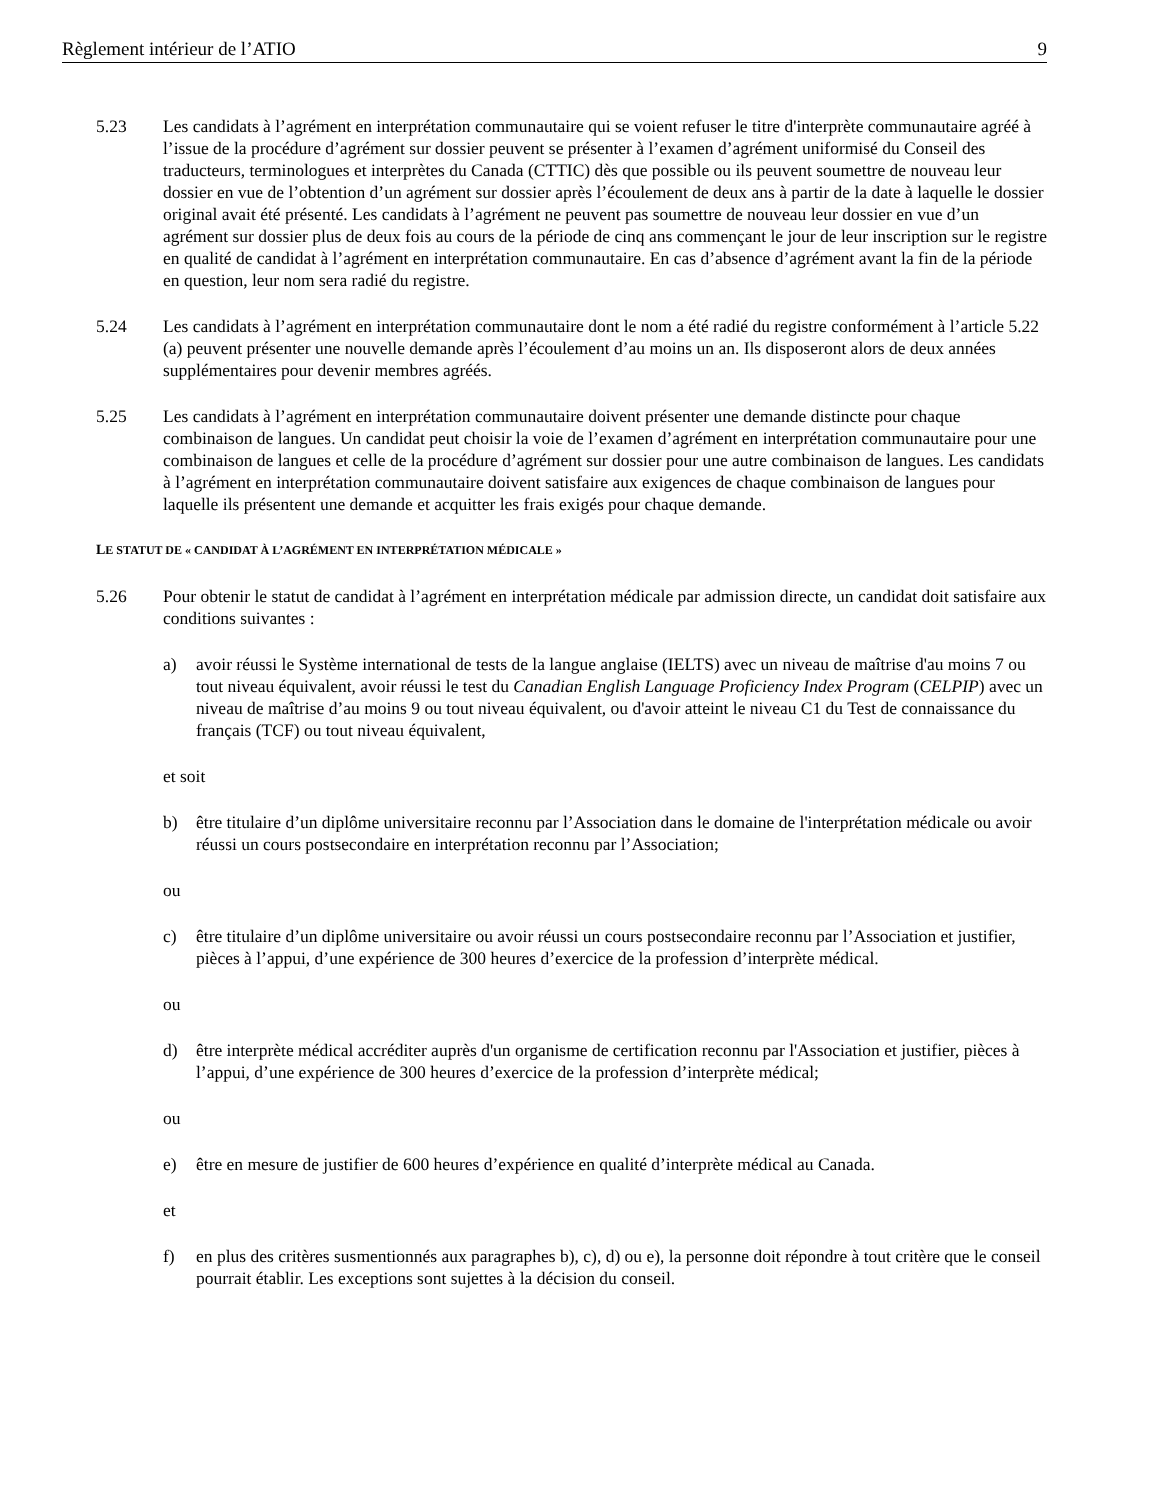Règlement intérieur de l’ATIO 9
5.23 Les candidats à l’agrément en interprétation communautaire qui se voient refuser le titre d'interprète communautaire agréé à l’issue de la procédure d’agrément sur dossier peuvent se présenter à l’examen d’agrément uniformisé du Conseil des traducteurs, terminologues et interprètes du Canada (CTTIC) dès que possible ou ils peuvent soumettre de nouveau leur dossier en vue de l’obtention d’un agrément sur dossier après l’écoulement de deux ans à partir de la date à laquelle le dossier original avait été présenté. Les candidats à l’agrément ne peuvent pas soumettre de nouveau leur dossier en vue d’un agrément sur dossier plus de deux fois au cours de la période de cinq ans commençant le jour de leur inscription sur le registre en qualité de candidat à l’agrément en interprétation communautaire. En cas d’absence d’agrément avant la fin de la période en question, leur nom sera radié du registre.
5.24 Les candidats à l’agrément en interprétation communautaire dont le nom a été radié du registre conformément à l’article 5.22 (a) peuvent présenter une nouvelle demande après l’écoulement d’au moins un an. Ils disposeront alors de deux années supplémentaires pour devenir membres agréés.
5.25 Les candidats à l’agrément en interprétation communautaire doivent présenter une demande distincte pour chaque combinaison de langues. Un candidat peut choisir la voie de l’examen d’agrément en interprétation communautaire pour une combinaison de langues et celle de la procédure d’agrément sur dossier pour une autre combinaison de langues. Les candidats à l’agrément en interprétation communautaire doivent satisfaire aux exigences de chaque combinaison de langues pour laquelle ils présentent une demande et acquitter les frais exigés pour chaque demande.
LE STATUT DE « CANDIDAT À L’AGRÉMENT EN INTERPRÉTATION MÉDICALE »
5.26 Pour obtenir le statut de candidat à l’agrément en interprétation médicale par admission directe, un candidat doit satisfaire aux conditions suivantes :
a) avoir réussi le Système international de tests de la langue anglaise (IELTS) avec un niveau de maîtrise d'au moins 7 ou tout niveau équivalent, avoir réussi le test du Canadian English Language Proficiency Index Program (CELPIP) avec un niveau de maîtrise d’au moins 9 ou tout niveau équivalent, ou d'avoir atteint le niveau C1 du Test de connaissance du français (TCF) ou tout niveau équivalent,
et soit
b) être titulaire d’un diplôme universitaire reconnu par l’Association dans le domaine de l'interprétation médicale ou avoir réussi un cours postsecondaire en interprétation reconnu par l’Association;
ou
c) être titulaire d’un diplôme universitaire ou avoir réussi un cours postsecondaire reconnu par l’Association et justifier, pièces à l’appui, d’une expérience de 300 heures d’exercice de la profession d’interprète médical.
ou
d) être interprète médical accréditer auprès d'un organisme de certification reconnu par l'Association et justifier, pièces à l’appui, d’une expérience de 300 heures d’exercice de la profession d’interprète médical;
ou
e) être en mesure de justifier de 600 heures d’expérience en qualité d’interprète médical au Canada.
et
f) en plus des critères susmentionnés aux paragraphes b), c), d) ou e), la personne doit répondre à tout critère que le conseil pourrait établir. Les exceptions sont sujettes à la décision du conseil.